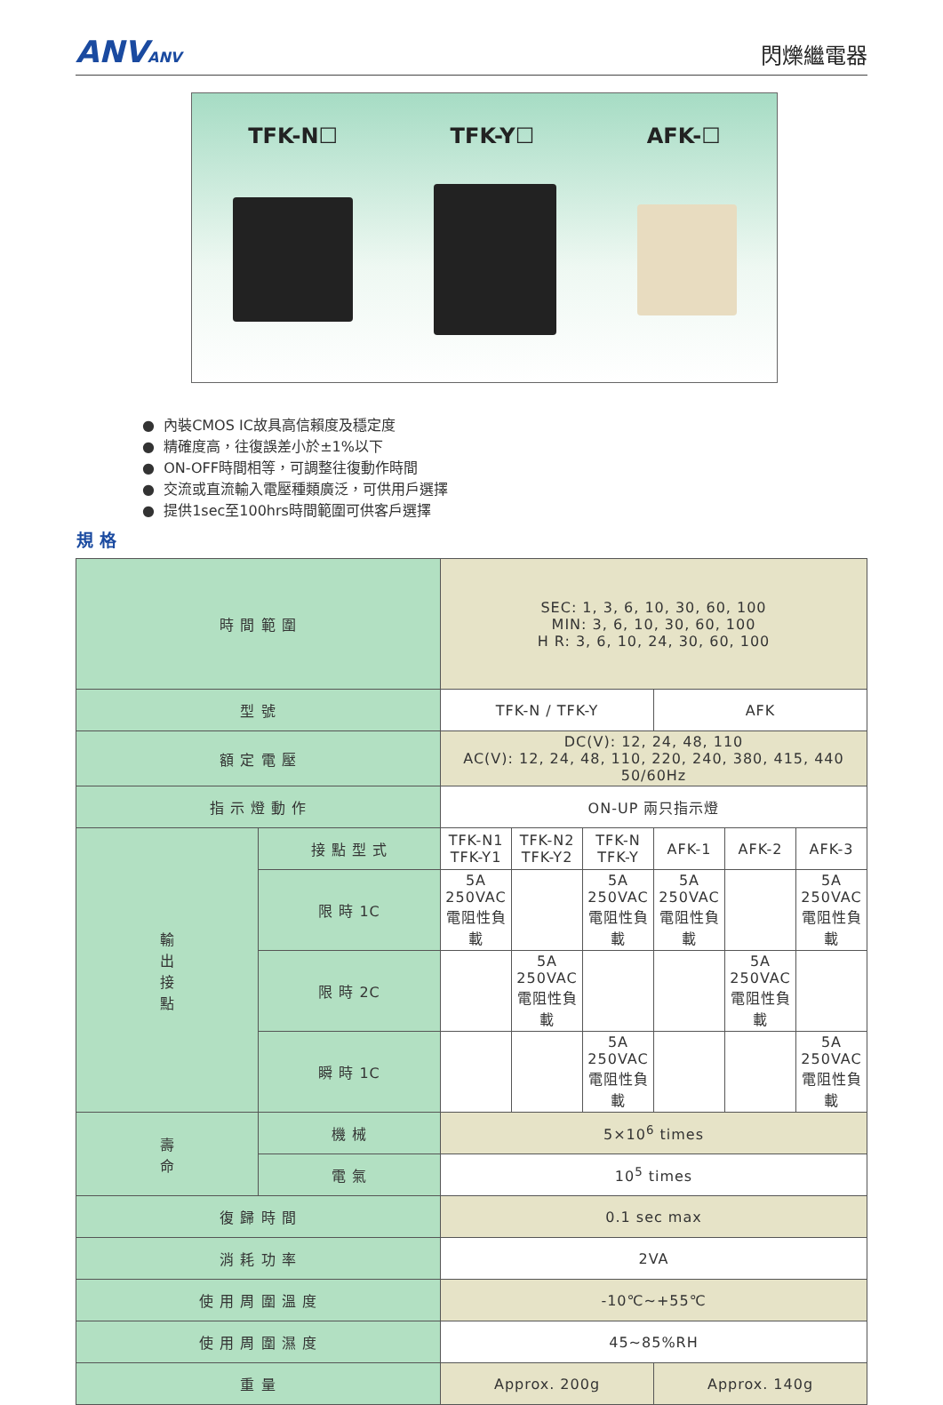ANVANV
閃爍繼電器
TFK-N☐ TFK-Y☐ AFK-☐
● 內裝CMOS IC故具高信賴度及穩定度
● 精確度高，往復誤差小於±1%以下
● ON-OFF時間相等，可調整往復動作時間
● 交流或直流輸入電壓種類廣泛，可供用戶選擇
● 提供1sec至100hrs時間範圍可供客戶選擇
規 格
| 時 間 範 圍 | | SEC: 1, 3, 6, 10, 30, 60, 100 MIN: 3, 6, 10, 30, 60, 100 H R: 3, 6, 10, 24, 30, 60, 100 | | | | | |
| 型 號 | | TFK-N / TFK-Y | | | AFK | | |
| 額 定 電 壓 | | DC(V): 12, 24, 48, 110 AC(V): 12, 24, 48, 110, 220, 240, 380, 415, 440 50/60Hz | | | | | |
| 指 示 燈 動 作 | | ON-UP 兩只指示燈 | | | | | |
| 輸 出 接 點 | 接 點 型 式 | TFK-N1 TFK-Y1 | TFK-N2 TFK-Y2 | TFK-N TFK-Y | AFK-1 | AFK-2 | AFK-3 |
| | 限 時 1C | 5A 250VAC 電阻性負載 | | 5A 250VAC 電阻性負載 | 5A 250VAC 電阻性負載 | | 5A 250VAC 電阻性負載 |
| | 限 時 2C | | 5A 250VAC 電阻性負載 | | | 5A 250VAC 電阻性負載 | |
| | 瞬 時 1C | | | 5A 250VAC 電阻性負載 | | | 5A 250VAC 電阻性負載 |
| 壽 命 | 機 械 | 5×10<sup>6</sup> times | | | | | |
| | 電 氣 | 10<sup>5</sup> times | | | | | |
| 復 歸 時 間 | | 0.1 sec max | | | | | |
| 消 耗 功 率 | | 2VA | | | | | |
| 使 用 周 圍 溫 度 | | -10℃~+55℃ | | | | | |
| 使 用 周 圍 濕 度 | | 45~85%RH | | | | | |
| 重 量 | | Approx. 200g | | | Approx. 140g | | |